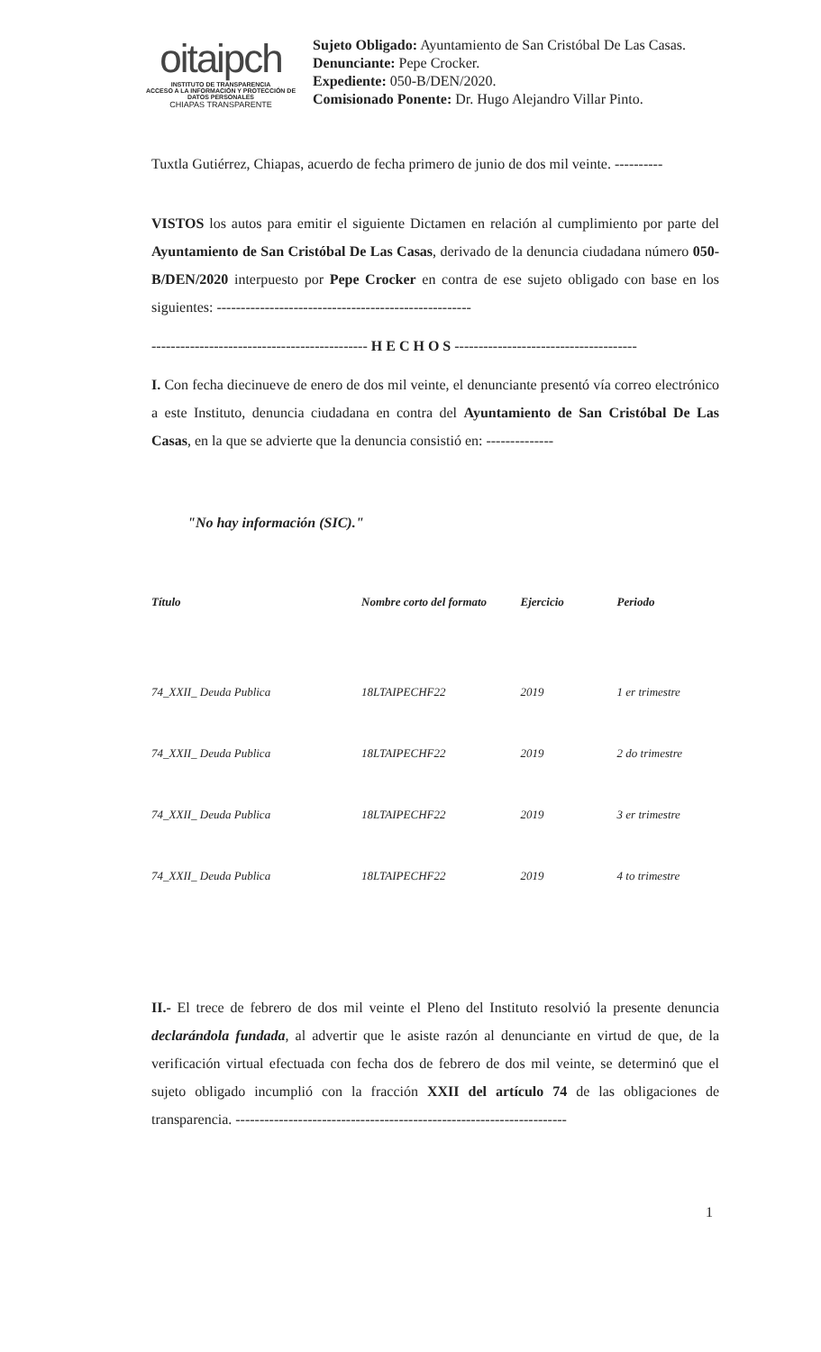oitaipch
INSTITUTO DE TRANSPARENCIA
ACCESO A LA INFORMACIÓN Y PROTECCIÓN DE DATOS PERSONALES
CHIAPAS TRANSPARENTE
Sujeto Obligado: Ayuntamiento de San Cristóbal De Las Casas.
Denunciante: Pepe Crocker.
Expediente: 050-B/DEN/2020.
Comisionado Ponente: Dr. Hugo Alejandro Villar Pinto.
Tuxtla Gutiérrez, Chiapas, acuerdo de fecha primero de junio de dos mil veinte. ----------
VISTOS los autos para emitir el siguiente Dictamen en relación al cumplimiento por parte del Ayuntamiento de San Cristóbal De Las Casas, derivado de la denuncia ciudadana número 050-B/DEN/2020 interpuesto por Pepe Crocker en contra de ese sujeto obligado con base en los siguientes: -----------------------------------------------------
--------------------------------------------- H E C H O S --------------------------------------
I. Con fecha diecinueve de enero de dos mil veinte, el denunciante presentó vía correo electrónico a este Instituto, denuncia ciudadana en contra del Ayuntamiento de San Cristóbal De Las Casas, en la que se advierte que la denuncia consistió en: --------------
"No hay información (SIC)."
| Título | Nombre corto del formato | Ejercicio | Periodo |
| --- | --- | --- | --- |
| 74_XXII_ Deuda Publica | 18LTAIPECHF22 | 2019 | 1 er trimestre |
| 74_XXII_ Deuda Publica | 18LTAIPECHF22 | 2019 | 2 do trimestre |
| 74_XXII_ Deuda Publica | 18LTAIPECHF22 | 2019 | 3 er trimestre |
| 74_XXII_ Deuda Publica | 18LTAIPECHF22 | 2019 | 4 to trimestre |
II.- El trece de febrero de dos mil veinte el Pleno del Instituto resolvió la presente denuncia declarándola fundada, al advertir que le asiste razón al denunciante en virtud de que, de la verificación virtual efectuada con fecha dos de febrero de dos mil veinte, se determinó que el sujeto obligado incumplió con la fracción XXII del artículo 74 de las obligaciones de transparencia. ---------------------------------------------------------------------
1